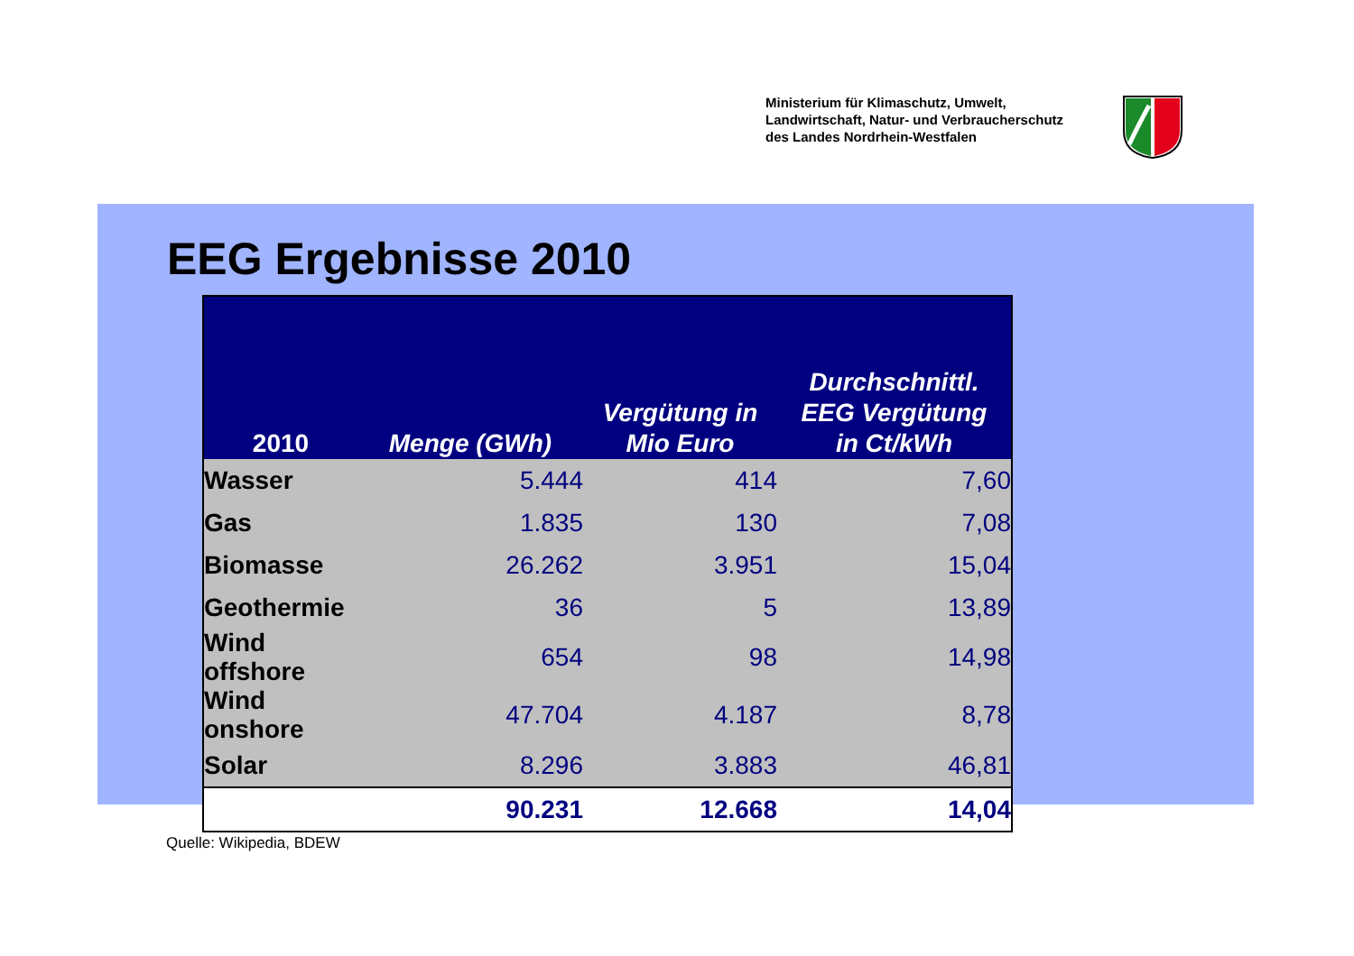Ministerium für Klimaschutz, Umwelt,
Landwirtschaft, Natur- und Verbraucherschutz
des Landes Nordrhein-Westfalen
EEG Ergebnisse 2010
| 2010 | Menge (GWh) | Vergütung in Mio Euro | Durchschnittl. EEG Vergütung in Ct/kWh |
| --- | --- | --- | --- |
| Wasser | 5.444 | 414 | 7,60 |
| Gas | 1.835 | 130 | 7,08 |
| Biomasse | 26.262 | 3.951 | 15,04 |
| Geothermie | 36 | 5 | 13,89 |
| Wind offshore | 654 | 98 | 14,98 |
| Wind onshore | 47.704 | 4.187 | 8,78 |
| Solar | 8.296 | 3.883 | 46,81 |
| | 90.231 | 12.668 | 14,04 |
Quelle: Wikipedia, BDEW